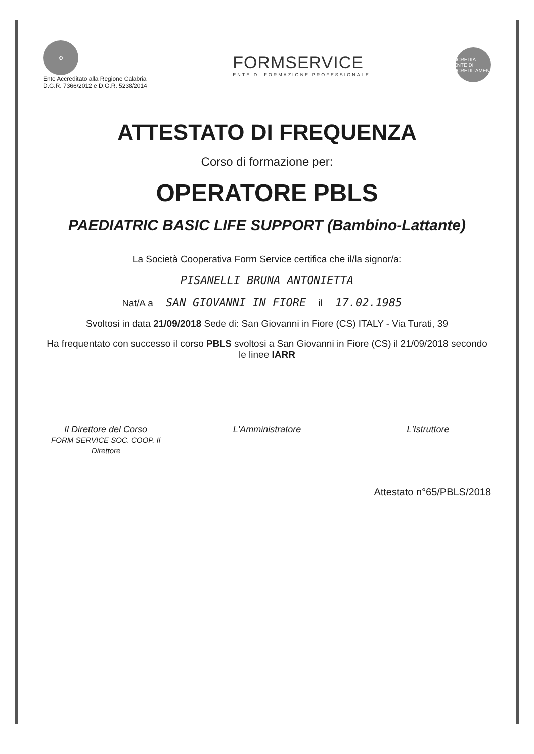✠
Ente Accreditato alla Regione Calabria
D.G.R. 7366/2012 e D.G.R. 5238/2014
FORMSERVICE
ENTE DI FORMAZIONE PROFESSIONALE
ACCREDIA
L'ENTE DI ACCREDITAMENTO
ATTESTATO DI FREQUENZA
Corso di formazione per:
OPERATORE PBLS
PAEDIATRIC BASIC LIFE SUPPORT (Bambino-Lattante)
La Società Cooperativa Form Service certifica che il/la signor/a:
PISANELLI BRUNA ANTONIETTA
Nat/A a SAN GIOVANNI IN FIORE il 17.02.1985
Svoltosi in data 21/09/2018 Sede di: San Giovanni in Fiore (CS) ITALY - Via Turati, 39
Ha frequentato con successo il corso PBLS svoltosi a San Giovanni in Fiore (CS) il 21/09/2018 secondo le linee IARR
Il Direttore del Corso
FORM SERVICE SOC. COOP. Il Direttore
L'Amministratore L'Istruttore
Attestato n°65/PBLS/2018